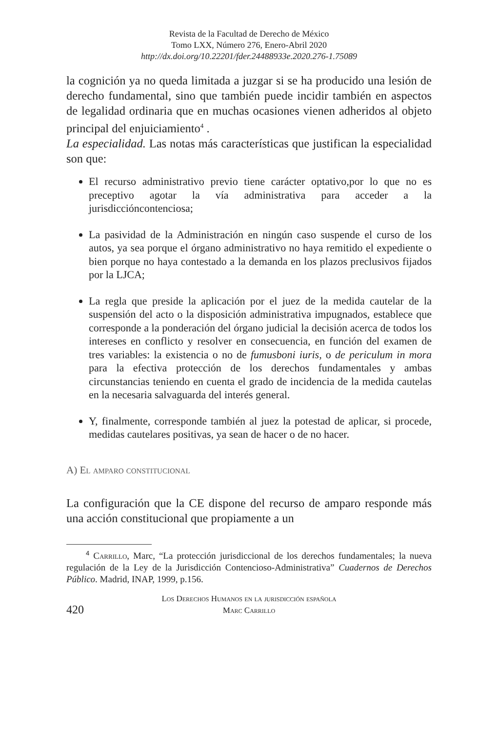Revista de la Facultad de Derecho de México
Tomo LXX, Número 276, Enero-Abril 2020
http://dx.doi.org/10.22201/fder.24488933e.2020.276-1.75089
la cognición ya no queda limitada a juzgar si se ha producido una lesión de derecho fundamental, sino que también puede incidir también en aspectos de legalidad ordinaria que en muchas ocasiones vienen adheridos al objeto principal del enjuiciamiento<sup>4</sup> .
La especialidad. Las notas más características que justifican la especialidad son que:
El recurso administrativo previo tiene carácter optativo,por lo que no es preceptivo agotar la vía administrativa para acceder a la jurisdiccióncontenciosa;
La pasividad de la Administración en ningún caso suspende el curso de los autos, ya sea porque el órgano administrativo no haya remitido el expediente o bien porque no haya contestado a la demanda en los plazos preclusivos fijados por la LJCA;
La regla que preside la aplicación por el juez de la medida cautelar de la suspensión del acto o la disposición administrativa impugnados, establece que corresponde a la ponderación del órgano judicial la decisión acerca de todos los intereses en conflicto y resolver en consecuencia, en función del examen de tres variables: la existencia o no de fumusboni iuris, o de periculum in mora para la efectiva protección de los derechos fundamentales y ambas circunstancias teniendo en cuenta el grado de incidencia de la medida cautelas en la necesaria salvaguarda del interés general.
Y, finalmente, corresponde también al juez la potestad de aplicar, si procede, medidas cautelares positivas, ya sean de hacer o de no hacer.
A) El amparo constitucional
La configuración que la CE dispone del recurso de amparo responde más una acción constitucional que propiamente a un
<sup>4</sup> Carrillo, Marc, “La protección jurisdiccional de los derechos fundamentales; la nueva regulación de la Ley de la Jurisdicción Contencioso-Administrativa” Cuadernos de Derechos Público. Madrid, INAP, 1999, p.156.
420
Los Derechos Humanos en la jurisdicción española
Marc Carrillo